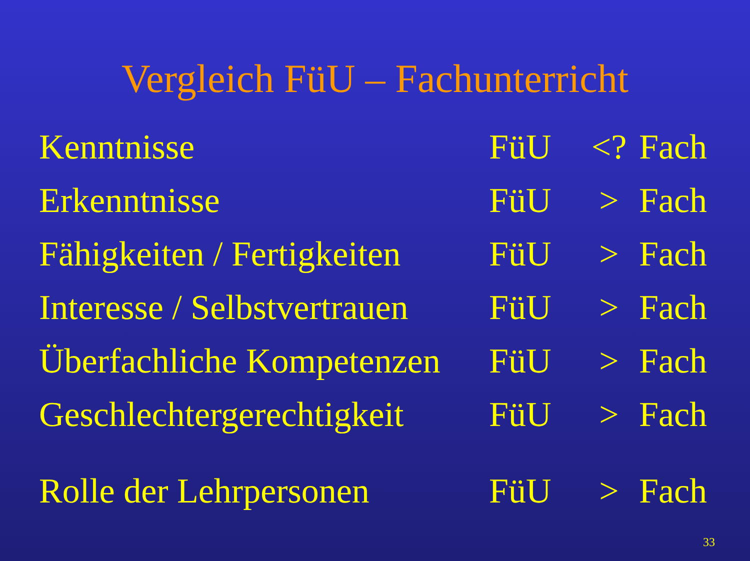Vergleich FüU – Fachunterricht
| Kenntnisse | FüU | <? | Fach |
| Erkenntnisse | FüU | > | Fach |
| Fähigkeiten / Fertigkeiten | FüU | > | Fach |
| Interesse / Selbstvertrauen | FüU | > | Fach |
| Überfachliche Kompetenzen | FüU | > | Fach |
| Geschlechtergerechtigkeit | FüU | > | Fach |
| Rolle der Lehrpersonen | FüU | > | Fach |
33